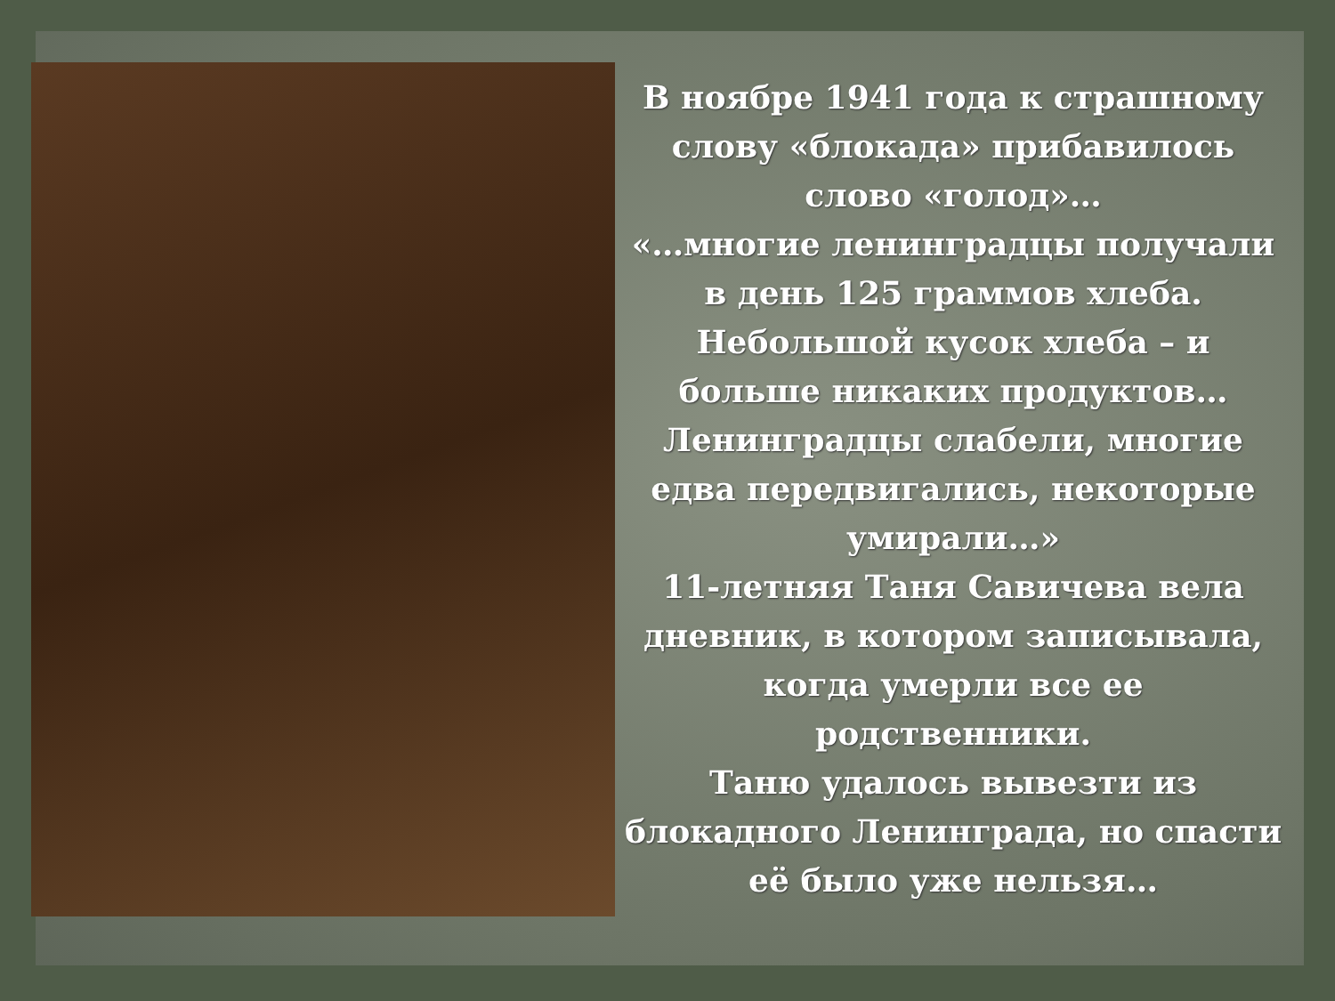В ноябре 1941 года к страшному слову «блокада» прибавилось слово «голод»…
«…многие ленинградцы получали в день 125 граммов хлеба. Небольшой кусок хлеба – и больше никаких продуктов… Ленинградцы слабели, многие едва передвигались, некоторые умирали…»
11-летняя Таня Савичева вела дневник, в котором записывала, когда умерли все ее родственники.
Таню удалось вывезти из блокадного Ленинграда, но спасти её было уже нельзя…